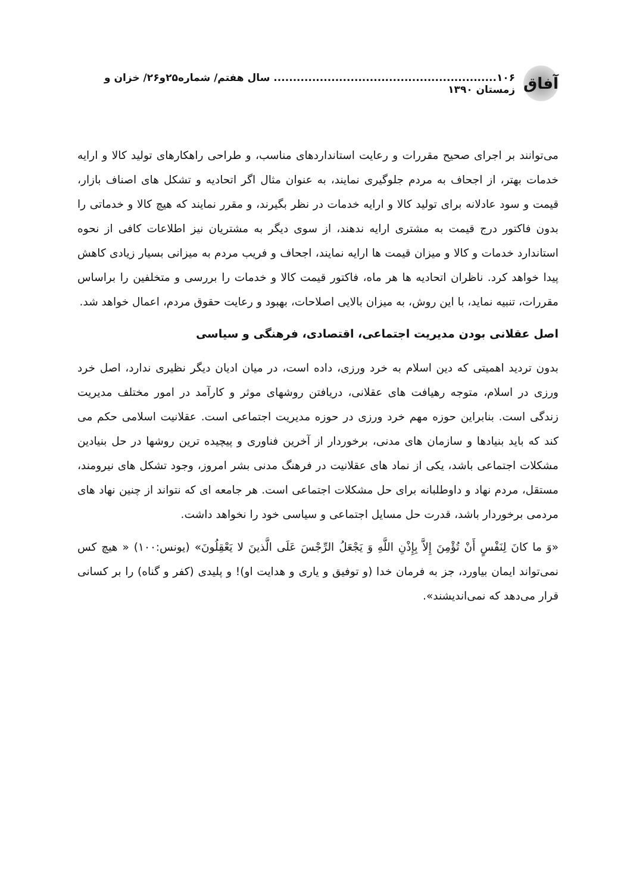آفاق
۱۰۶.......................................................... سال هفتم/ شماره۲۵و۲۶/ خزان و زمستان ۱۳۹۰
می‌توانند بر اجرای صحیح مقررات و رعایت استانداردهای مناسب، و طراحی راهکارهای تولید کالا و ارایه خدمات بهتر، از اجحاف به مردم جلوگیری نمایند، به عنوان مثال اگر اتحادیه و تشکل های اصناف بازار، قیمت و سود عادلانه برای تولید کالا و ارایه خدمات در نظر بگیرند، و مقرر نمایند که هیچ کالا و خدماتی را بدون فاکتور درج قیمت به مشتری ارایه ندهند، از سوی دیگر به مشتریان نیز اطلاعات کافی از نحوه استاندارد خدمات و کالا و میزان قیمت ها ارایه نمایند، اجحاف و فریب مردم به میزانی بسیار زیادی کاهش پیدا خواهد کرد. ناظران اتحادیه ها هر ماه، فاکتور قیمت کالا و خدمات را بررسی و متخلفین را براساس مقررات، تنبیه نماید، با این روش، به میزان بالایی اصلاحات، بهبود و رعایت حقوق مردم، اعمال خواهد شد.
اصل عقلانی بودن مدیریت اجتماعی، اقتصادی، فرهنگی و سیاسی
بدون تردید اهمیتی که دین اسلام به خرد ورزی، داده است، در میان ادیان دیگر نظیری ندارد، اصل خرد ورزی در اسلام، متوجه رهیافت های عقلانی، دریافتن روشهای موثر و کارآمد در امور مختلف مدیریت زندگی است. بنابراین حوزه مهم خرد ورزی در حوزه مدیریت اجتماعی است. عقلانیت اسلامی حکم می کند که باید بنیادها و سازمان های مدنی، برخوردار از آخرین فناوری و پیچیده ترین روشها در حل بنیادین مشکلات اجتماعی باشد، یکی از نماد های عقلانیت در فرهنگ مدنی بشر امروز، وجود تشکل های نیرومند، مستقل، مردم نهاد و داوطلبانه برای حل مشکلات اجتماعی است. هر جامعه ای که نتواند از چنین نهاد های مردمی برخوردار باشد، قدرت حل مسایل اجتماعی و سیاسی خود را نخواهد داشت.
«وَ ما کانَ لِنَفْسٍ أَنْ تُؤْمِنَ إِلاَّ بِإِذْنِ اللَّهِ وَ يَجْعَلُ الرِّجْسَ عَلَى الَّذينَ لا يَعْقِلُونَ» (یونس:۱۰۰) « هیچ کس نمی‌تواند ایمان بیاورد، جز به فرمان خدا (و توفیق و یاری و هدایت او)! و پلیدی (کفر و گناه) را بر کسانی قرار می‌دهد که نمی‌اندیشند».